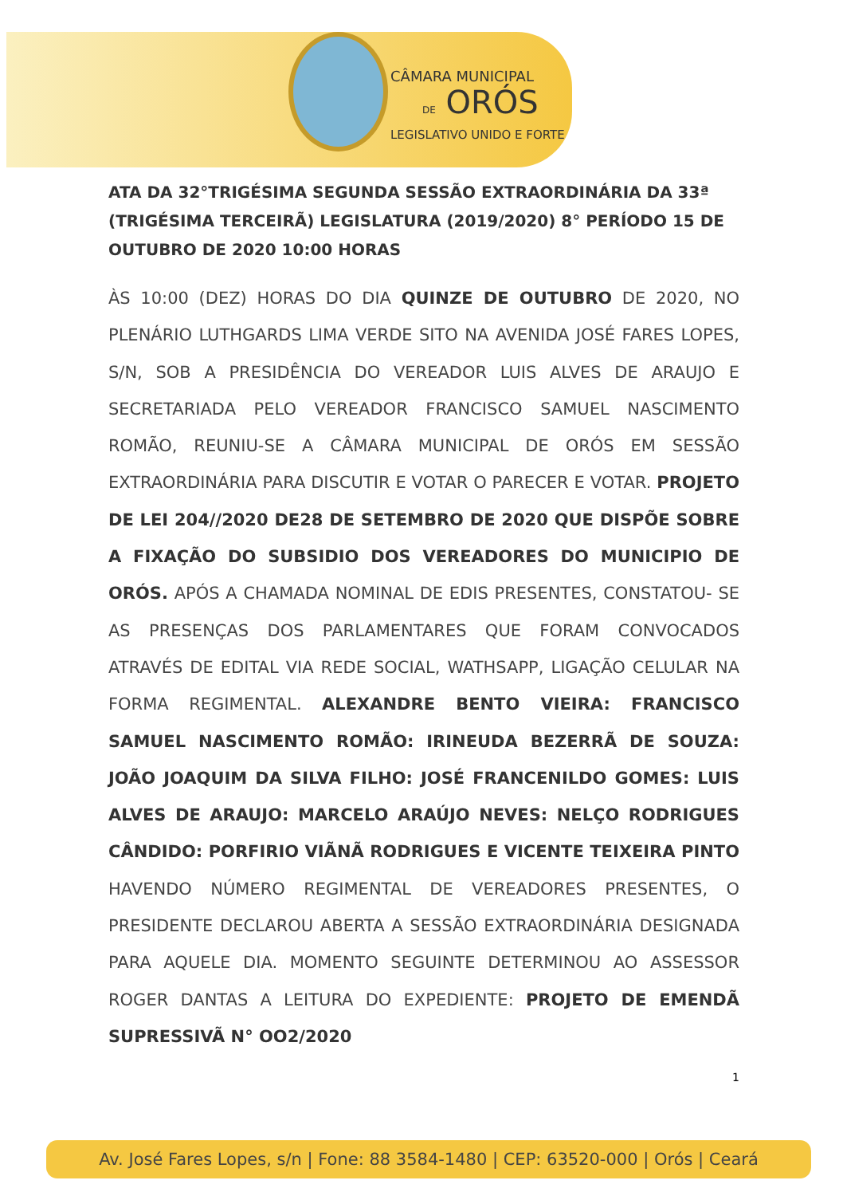CÂMARA MUNICIPAL
DE ORÓS
LEGISLATIVO UNIDO E FORTE
ATA DA 32°TRIGÉSIMA SEGUNDA SESSÃO EXTRAORDINÁRIA DA 33ª (TRIGÉSIMA TERCEIRÃ) LEGISLATURA (2019/2020) 8° PERÍODO 15 DE OUTUBRO DE 2020 10:00 HORAS
ÀS 10:00 (DEZ) HORAS DO DIA QUINZE DE OUTUBRO DE 2020, NO PLENÁRIO LUTHGARDS LIMA VERDE SITO NA AVENIDA JOSÉ FARES LOPES, S/N, SOB A PRESIDÊNCIA DO VEREADOR LUIS ALVES DE ARAUJO E SECRETARIADA PELO VEREADOR FRANCISCO SAMUEL NASCIMENTO ROMÃO, REUNIU-SE A CÂMARA MUNICIPAL DE ORÓS EM SESSÃO EXTRAORDINÁRIA PARA DISCUTIR E VOTAR O PARECER E VOTAR. PROJETO DE LEI 204//2020 DE28 DE SETEMBRO DE 2020 QUE DISPÕE SOBRE A FIXAÇÃO DO SUBSIDIO DOS VEREADORES DO MUNICIPIO DE ORÓS. APÓS A CHAMADA NOMINAL DE EDIS PRESENTES, CONSTATOU- SE AS PRESENÇAS DOS PARLAMENTARES QUE FORAM CONVOCADOS ATRAVÉS DE EDITAL VIA REDE SOCIAL, WATHSAPP, LIGAÇÃO CELULAR NA FORMA REGIMENTAL. ALEXANDRE BENTO VIEIRA: FRANCISCO SAMUEL NASCIMENTO ROMÃO: IRINEUDA BEZERRÃ DE SOUZA: JOÃO JOAQUIM DA SILVA FILHO: JOSÉ FRANCENILDO GOMES: LUIS ALVES DE ARAUJO: MARCELO ARAÚJO NEVES: NELÇO RODRIGUES CÂNDIDO: PORFIRIO VIÃNÃ RODRIGUES E VICENTE TEIXEIRA PINTO HAVENDO NÚMERO REGIMENTAL DE VEREADORES PRESENTES, O PRESIDENTE DECLAROU ABERTA A SESSÃO EXTRAORDINÁRIA DESIGNADA PARA AQUELE DIA. MOMENTO SEGUINTE DETERMINOU AO ASSESSOR ROGER DANTAS A LEITURA DO EXPEDIENTE: PROJETO DE EMENDÃ SUPRESSIVÃ N° OO2/2020
1
Av. José Fares Lopes, s/n | Fone: 88 3584-1480 | CEP: 63520-000 | Orós | Ceará